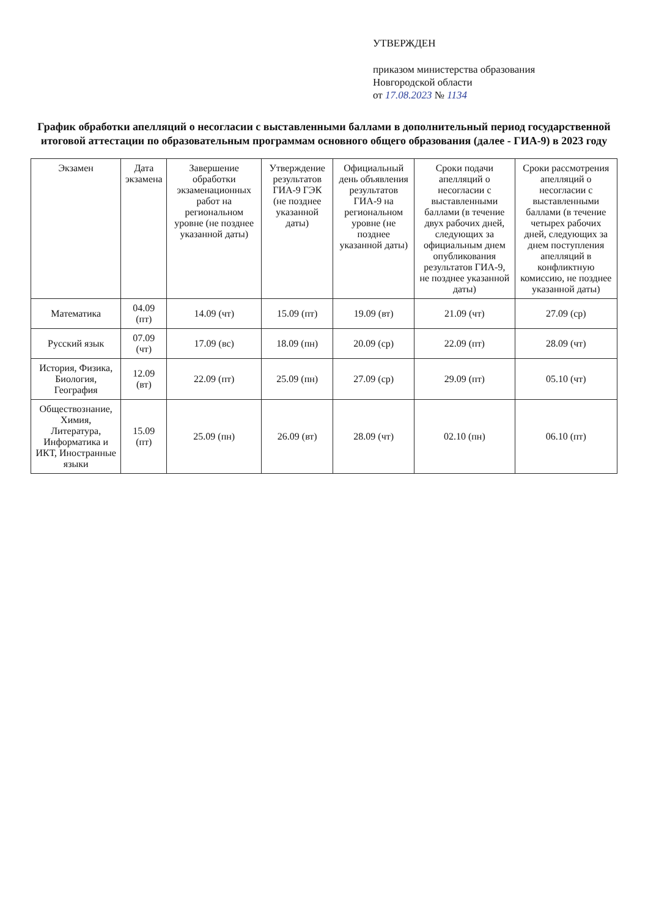УТВЕРЖДЕН
приказом министерства образования
Новгородской области
от 17.08.2023 № 1134
График обработки апелляций о несогласии с выставленными баллами в дополнительный период государственной итоговой аттестации по образовательным программам основного общего образования (далее - ГИА-9) в 2023 году
| Экзамен | Дата экзамена | Завершение обработки экзаменационных работ на региональном уровне (не позднее указанной даты) | Утверждение результатов ГИА-9 ГЭК (не позднее указанной даты) | Официальный день объявления результатов ГИА-9 на региональном уровне (не позднее указанной даты) | Сроки подачи апелляций о несогласии с выставленными баллами (в течение двух рабочих дней, следующих за официальным днем опубликования результатов ГИА-9, не позднее указанной даты) | Сроки рассмотрения апелляций о несогласии с выставленными баллами (в течение четырех рабочих дней, следующих за днем поступления апелляций в конфликтную комиссию, не позднее указанной даты) |
| --- | --- | --- | --- | --- | --- | --- |
| Математика | 04.09 (пт) | 14.09 (чт) | 15.09 (пт) | 19.09 (вт) | 21.09 (чт) | 27.09 (ср) |
| Русский язык | 07.09 (чт) | 17.09 (вс) | 18.09 (пн) | 20.09 (ср) | 22.09 (пт) | 28.09 (чт) |
| История, Физика, Биология, География | 12.09 (вт) | 22.09 (пт) | 25.09 (пн) | 27.09 (ср) | 29.09 (пт) | 05.10 (чт) |
| Обществознание, Химия, Литература, Информатика и ИКТ, Иностранные языки | 15.09 (пт) | 25.09 (пн) | 26.09 (вт) | 28.09 (чт) | 02.10 (пн) | 06.10 (пт) |